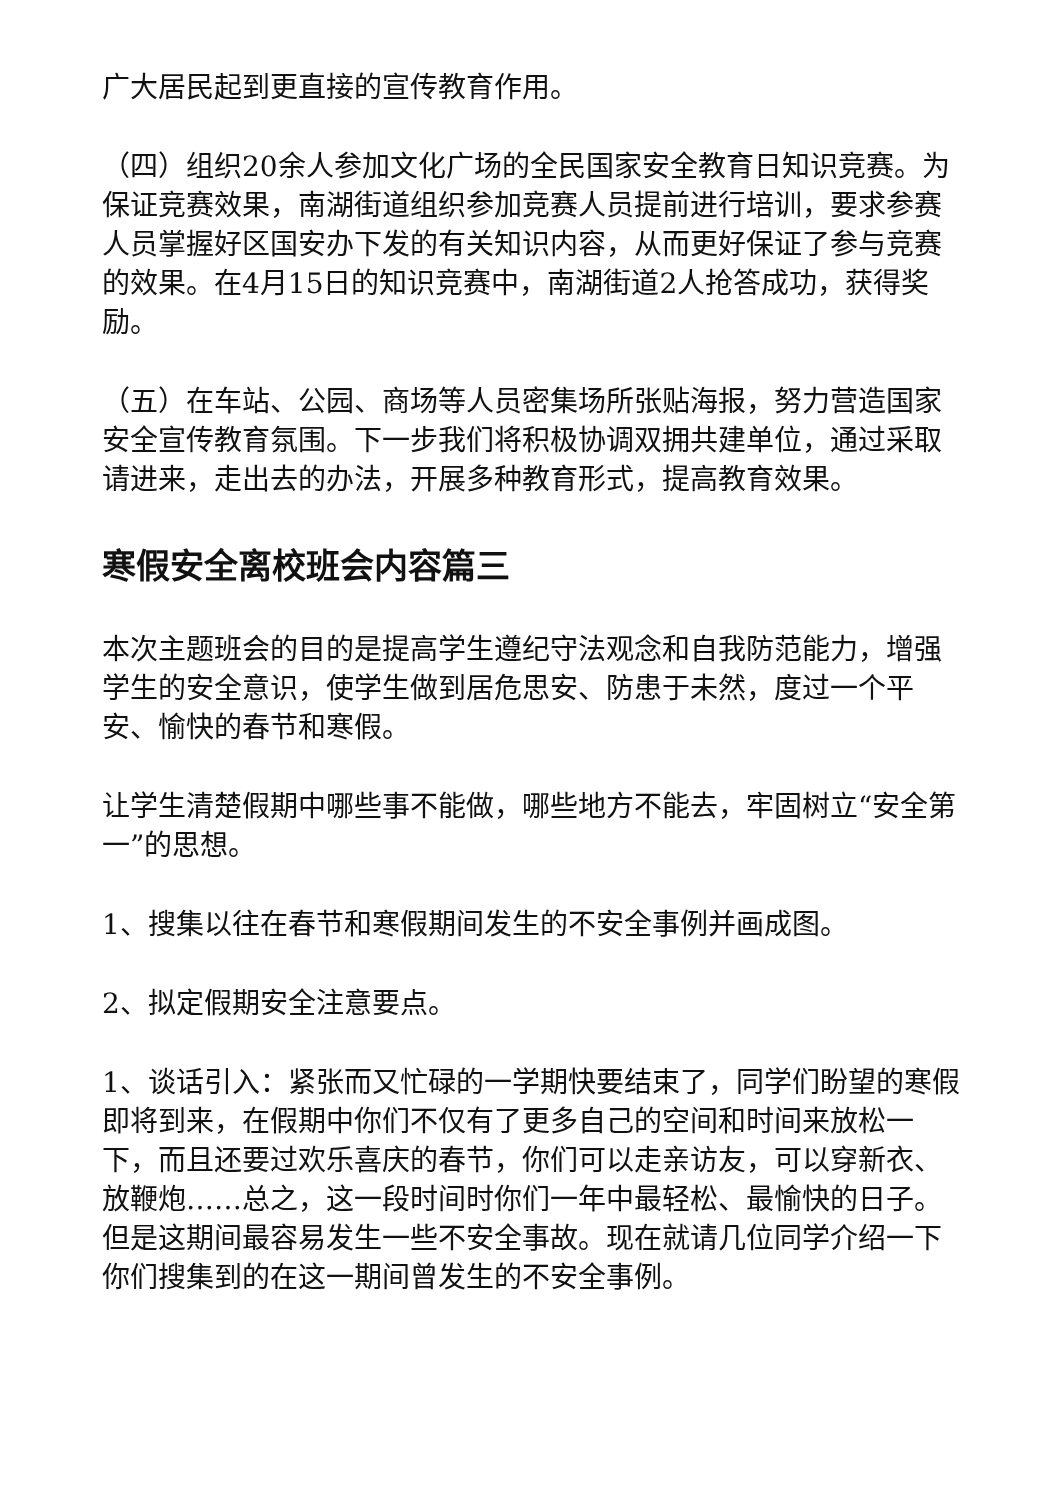广大居民起到更直接的宣传教育作用。
（四）组织20余人参加文化广场的全民国家安全教育日知识竞赛。为保证竞赛效果，南湖街道组织参加竞赛人员提前进行培训，要求参赛人员掌握好区国安办下发的有关知识内容，从而更好保证了参与竞赛的效果。在4月15日的知识竞赛中，南湖街道2人抢答成功，获得奖励。
（五）在车站、公园、商场等人员密集场所张贴海报，努力营造国家安全宣传教育氛围。下一步我们将积极协调双拥共建单位，通过采取请进来，走出去的办法，开展多种教育形式，提高教育效果。
寒假安全离校班会内容篇三
本次主题班会的目的是提高学生遵纪守法观念和自我防范能力，增强学生的安全意识，使学生做到居危思安、防患于未然，度过一个平安、愉快的春节和寒假。
让学生清楚假期中哪些事不能做，哪些地方不能去，牢固树立“安全第一”的思想。
1、搜集以往在春节和寒假期间发生的不安全事例并画成图。
2、拟定假期安全注意要点。
1、谈话引入：紧张而又忙碌的一学期快要结束了，同学们盼望的寒假即将到来，在假期中你们不仅有了更多自己的空间和时间来放松一下，而且还要过欢乐喜庆的春节，你们可以走亲访友，可以穿新衣、放鞭炮……总之，这一段时间时你们一年中最轻松、最愉快的日子。但是这期间最容易发生一些不安全事故。现在就请几位同学介绍一下你们搜集到的在这一期间曾发生的不安全事例。